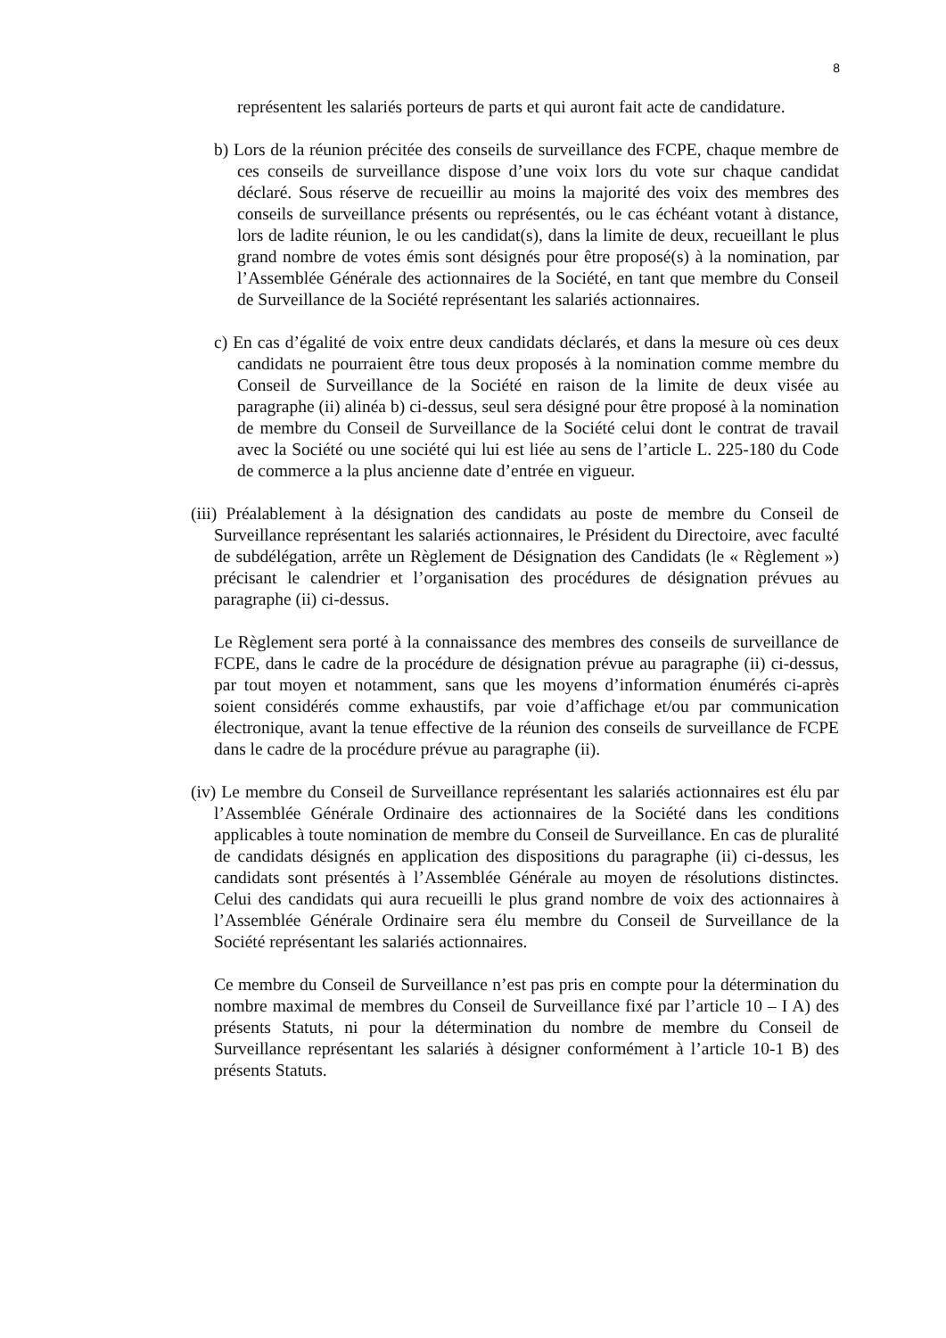8
représentent les salariés porteurs de parts et qui auront fait acte de candidature.
b) Lors de la réunion précitée des conseils de surveillance des FCPE, chaque membre de ces conseils de surveillance dispose d’une voix lors du vote sur chaque candidat déclaré. Sous réserve de recueillir au moins la majorité des voix des membres des conseils de surveillance présents ou représentés, ou le cas échéant votant à distance, lors de ladite réunion, le ou les candidat(s), dans la limite de deux, recueillant le plus grand nombre de votes émis sont désignés pour être proposé(s) à la nomination, par l’Assemblée Générale des actionnaires de la Société, en tant que membre du Conseil de Surveillance de la Société représentant les salariés actionnaires.
c) En cas d’égalité de voix entre deux candidats déclarés, et dans la mesure où ces deux candidats ne pourraient être tous deux proposés à la nomination comme membre du Conseil de Surveillance de la Société en raison de la limite de deux visée au paragraphe (ii) alinéa b) ci-dessus, seul sera désigné pour être proposé à la nomination de membre du Conseil de Surveillance de la Société celui dont le contrat de travail avec la Société ou une société qui lui est liée au sens de l’article L. 225-180 du Code de commerce a la plus ancienne date d’entrée en vigueur.
(iii) Préalablement à la désignation des candidats au poste de membre du Conseil de Surveillance représentant les salariés actionnaires, le Président du Directoire, avec faculté de subdélégation, arrête un Règlement de Désignation des Candidats (le « Règlement ») précisant le calendrier et l’organisation des procédures de désignation prévues au paragraphe (ii) ci-dessus.
Le Règlement sera porté à la connaissance des membres des conseils de surveillance de FCPE, dans le cadre de la procédure de désignation prévue au paragraphe (ii) ci-dessus, par tout moyen et notamment, sans que les moyens d’information énumérés ci-après soient considérés comme exhaustifs, par voie d’affichage et/ou par communication électronique, avant la tenue effective de la réunion des conseils de surveillance de FCPE dans le cadre de la procédure prévue au paragraphe (ii).
(iv) Le membre du Conseil de Surveillance représentant les salariés actionnaires est élu par l’Assemblée Générale Ordinaire des actionnaires de la Société dans les conditions applicables à toute nomination de membre du Conseil de Surveillance. En cas de pluralité de candidats désignés en application des dispositions du paragraphe (ii) ci-dessus, les candidats sont présentés à l’Assemblée Générale au moyen de résolutions distinctes. Celui des candidats qui aura recueilli le plus grand nombre de voix des actionnaires à l’Assemblée Générale Ordinaire sera élu membre du Conseil de Surveillance de la Société représentant les salariés actionnaires.
Ce membre du Conseil de Surveillance n’est pas pris en compte pour la détermination du nombre maximal de membres du Conseil de Surveillance fixé par l’article 10 – I A) des présents Statuts, ni pour la détermination du nombre de membre du Conseil de Surveillance représentant les salariés à désigner conformément à l’article 10-1 B) des présents Statuts.